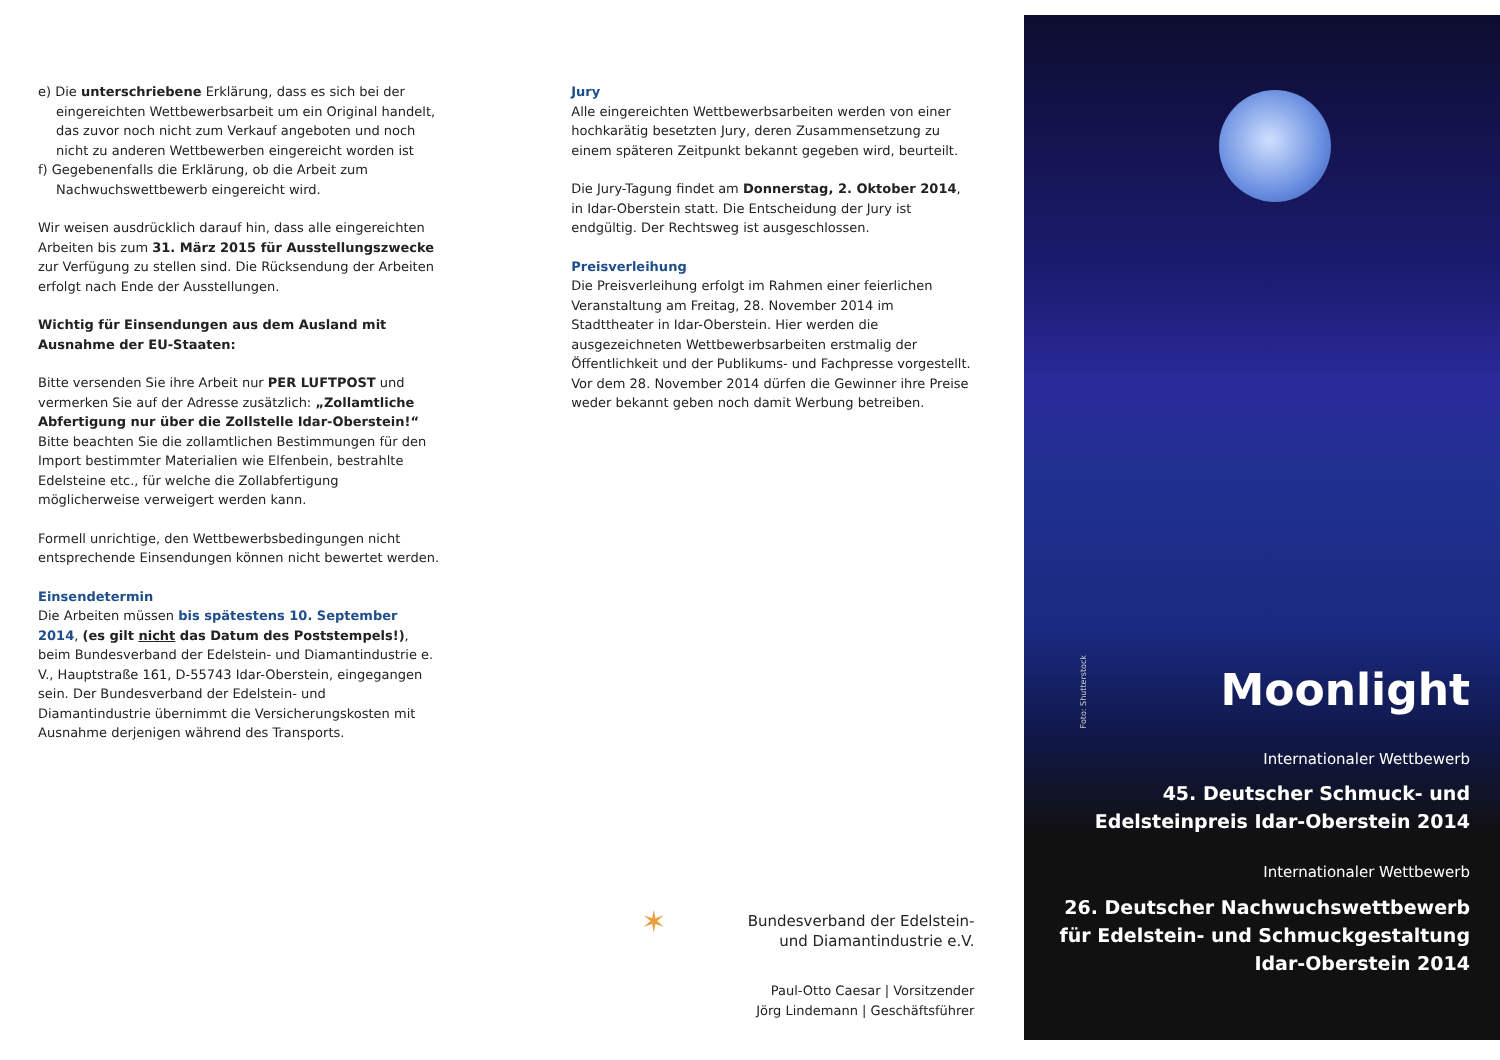e) Die unterschriebene Erklärung, dass es sich bei der eingereichten Wettbewerbsarbeit um ein Original handelt, das zuvor noch nicht zum Verkauf angeboten und noch nicht zu anderen Wettbewerben eingereicht worden ist
f) Gegebenenfalls die Erklärung, ob die Arbeit zum Nachwuchswettbewerb eingereicht wird.
Wir weisen ausdrücklich darauf hin, dass alle eingereichten Arbeiten bis zum 31. März 2015 für Ausstellungszwecke zur Verfügung zu stellen sind. Die Rücksendung der Arbeiten erfolgt nach Ende der Ausstellungen.
Wichtig für Einsendungen aus dem Ausland mit Ausnahme der EU-Staaten:
Bitte versenden Sie ihre Arbeit nur PER LUFTPOST und vermerken Sie auf der Adresse zusätzlich: „Zollamtliche Abfertigung nur über die Zollstelle Idar-Oberstein!“
Bitte beachten Sie die zollamtlichen Bestimmungen für den Import bestimmter Materialien wie Elfenbein, bestrahlte Edelsteine etc., für welche die Zollabfertigung möglicherweise verweigert werden kann.
Formell unrichtige, den Wettbewerbsbedingungen nicht entsprechende Einsendungen können nicht bewertet werden.
Einsendetermin
Die Arbeiten müssen bis spätestens 10. September 2014, (es gilt nicht das Datum des Poststempels!), beim Bundesverband der Edelstein- und Diamantindustrie e. V., Hauptstraße 161, D-55743 Idar-Oberstein, eingegangen sein. Der Bundesverband der Edelstein- und Diamantindustrie übernimmt die Versicherungskosten mit Ausnahme derjenigen während des Transports.
Jury
Alle eingereichten Wettbewerbsarbeiten werden von einer hochkarätig besetzten Jury, deren Zusammensetzung zu einem späteren Zeitpunkt bekannt gegeben wird, beurteilt.
Die Jury-Tagung findet am Donnerstag, 2. Oktober 2014, in Idar-Oberstein statt. Die Entscheidung der Jury ist endgültig. Der Rechtsweg ist ausgeschlossen.
Preisverleihung
Die Preisverleihung erfolgt im Rahmen einer feierlichen Veranstaltung am Freitag, 28. November 2014 im Stadttheater in Idar-Oberstein. Hier werden die ausgezeichneten Wettbewerbsarbeiten erstmalig der Öffentlichkeit und der Publikums- und Fachpresse vorgestellt. Vor dem 28. November 2014 dürfen die Gewinner ihre Preise weder bekannt geben noch damit Werbung betreiben.
✶ Bundesverband der Edelstein-
und Diamantindustrie e.V.
Paul-Otto Caesar | Vorsitzender
Jörg Lindemann | Geschäftsführer
Foto: Shutterstock
Moonlight
Internationaler Wettbewerb
45. Deutscher Schmuck- und
Edelsteinpreis Idar-Oberstein 2014
Internationaler Wettbewerb
26. Deutscher Nachwuchswettbewerb
für Edelstein- und Schmuckgestaltung
Idar-Oberstein 2014